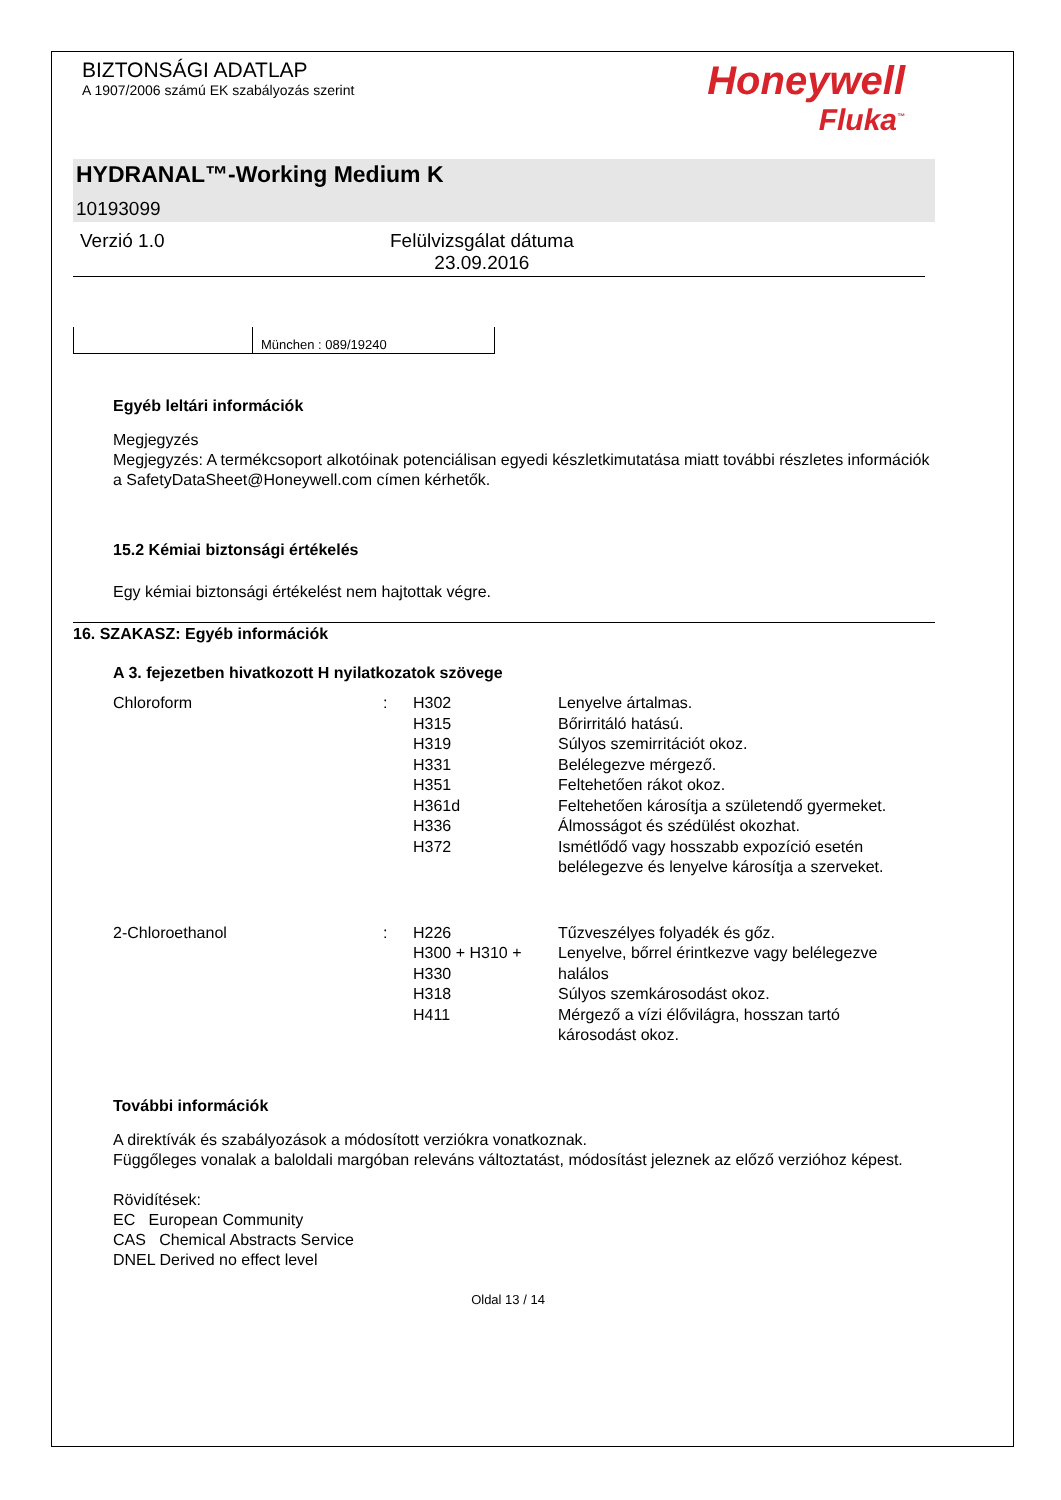BIZTONSÁGI ADATLAP
A 1907/2006 számú EK szabályozás szerint
Honeywell
Fluka<sup>™</sup>
HYDRANAL™-Working Medium K
10193099
Verzió 1.0 Felülvizsgálat dátuma
23.09.2016
München : 089/19240
Egyéb leltári információk
Megjegyzés
Megjegyzés: A termékcsoport alkotóinak potenciálisan egyedi készletkimutatása miatt további részletes információk a SafetyDataSheet@Honeywell.com címen kérhetők.
15.2 Kémiai biztonsági értékelés
Egy kémiai biztonsági értékelést nem hajtottak végre.
16. SZAKASZ: Egyéb információk
A 3. fejezetben hivatkozott H nyilatkozatok szövege
| Chloroform | : | H302 | Lenyelve ártalmas. |
| | | H315 | Bőrirritáló hatású. |
| | | H319 | Súlyos szemirritációt okoz. |
| | | H331 | Belélegezve mérgező. |
| | | H351 | Feltehetően rákot okoz. |
| | | H361d | Feltehetően károsítja a születendő gyermeket. |
| | | H336 | Álmosságot és szédülést okozhat. |
| | | H372 | Ismétlődő vagy hosszabb expozíció esetén belélegezve és lenyelve károsítja a szerveket. |
| 2-Chloroethanol | : | H226 | Tűzveszélyes folyadék és gőz. |
| | | H300 + H310 + H330 | Lenyelve, bőrrel érintkezve vagy belélegezve halálos |
| | | H318 | Súlyos szemkárosodást okoz. |
| | | H411 | Mérgező a vízi élővilágra, hosszan tartó károsodást okoz. |
További információk
A direktívák és szabályozások a módosított verziókra vonatkoznak.
Függőleges vonalak a baloldali margóban releváns változtatást, módosítást jeleznek az előző verzióhoz képest.
Rövidítések:
EC European Community
CAS Chemical Abstracts Service
DNEL Derived no effect level
Oldal 13 / 14